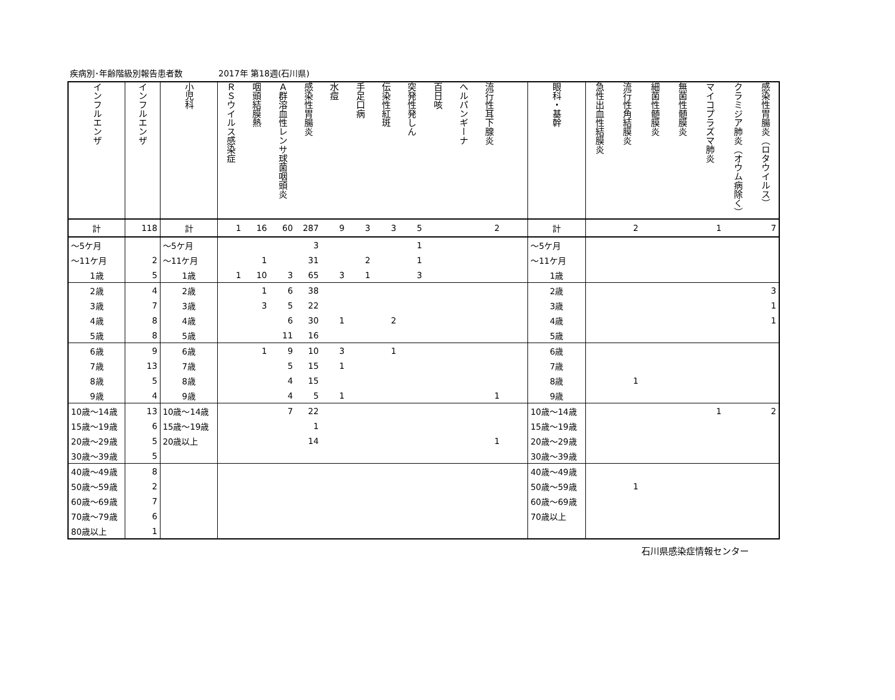疾病別･年齢階級別報告患者数 2017年 第18週(石川県)
| インフルエンザ | インフルエンザ | 小児科 | ＲＳウイルス感染症 | 咽頭結膜熱 | Ａ群溶血性レンサ球菌咽頭炎 | 感染性胃腸炎 | 水痘 | 手足口病 | 伝染性紅斑 | 突発性発しん | 百日咳 | ヘルパンギーナ | 流行性耳下腺炎 | | 眼科・基幹 | 急性出血性結膜炎 | 流行性角結膜炎 | 細菌性髄膜炎 | 無菌性髄膜炎 | マイコプラズマ肺炎 | クラミジア肺炎（オウム病除く） | 感染性胃腸炎（ロタウイルス） |
| --- | --- | --- | --- | --- | --- | --- | --- | --- | --- | --- | --- | --- | --- | --- | --- | --- | --- | --- | --- | --- | --- | --- |
| 計 | 118 | 計 | 1 | 16 | 60 | 287 | 9 | 3 | 3 | 5 | | | 2 | | 計 | | 2 | | | 1 | | 7 |
| ～5ケ月 | | ～5ケ月 | | | | 3 | | | | 1 | | | | | ～5ケ月 | | | | | | | |
| ～11ケ月 | 2 | ～11ケ月 | | 1 | | 31 | | 2 | | 1 | | | | | ～11ケ月 | | | | | | | |
| 1歳 | 5 | 1歳 | 1 | 10 | 3 | 65 | 3 | 1 | | 3 | | | | | 1歳 | | | | | | | |
| 2歳 | 4 | 2歳 | | 1 | 6 | 38 | | | | | | | | | 2歳 | | | | | | | 3 |
| 3歳 | 7 | 3歳 | | 3 | 5 | 22 | | | | | | | | | 3歳 | | | | | | | 1 |
| 4歳 | 8 | 4歳 | | | 6 | 30 | 1 | | 2 | | | | | | 4歳 | | | | | | | 1 |
| 5歳 | 8 | 5歳 | | | 11 | 16 | | | | | | | | | 5歳 | | | | | | | |
| 6歳 | 9 | 6歳 | | 1 | 9 | 10 | 3 | | 1 | | | | | | 6歳 | | | | | | | |
| 7歳 | 13 | 7歳 | | | 5 | 15 | 1 | | | | | | | | 7歳 | | | | | | | |
| 8歳 | 5 | 8歳 | | | 4 | 15 | | | | | | | | | 8歳 | | 1 | | | | | |
| 9歳 | 4 | 9歳 | | | 4 | 5 | 1 | | | | | | 1 | | 9歳 | | | | | | | |
| 10歳～14歳 | 13 | 10歳～14歳 | | | 7 | 22 | | | | | | | | | 10歳～14歳 | | | | | 1 | | 2 |
| 15歳～19歳 | 6 | 15歳～19歳 | | | | 1 | | | | | | | | | 15歳～19歳 | | | | | | | |
| 20歳～29歳 | 5 | 20歳以上 | | | | 14 | | | | | | | 1 | | 20歳～29歳 | | | | | | | |
| 30歳～39歳 | 5 | | | | | | | | | | | | | | 30歳～39歳 | | | | | | | |
| 40歳～49歳 | 8 | | | | | | | | | | | | | | 40歳～49歳 | | | | | | | |
| 50歳～59歳 | 2 | | | | | | | | | | | | | | 50歳～59歳 | | 1 | | | | | |
| 60歳～69歳 | 7 | | | | | | | | | | | | | | 60歳～69歳 | | | | | | | |
| 70歳～79歳 | 6 | | | | | | | | | | | | | | 70歳以上 | | | | | | | |
| 80歳以上 | 1 | | | | | | | | | | | | | | | | | | | | | |
石川県感染症情報センター